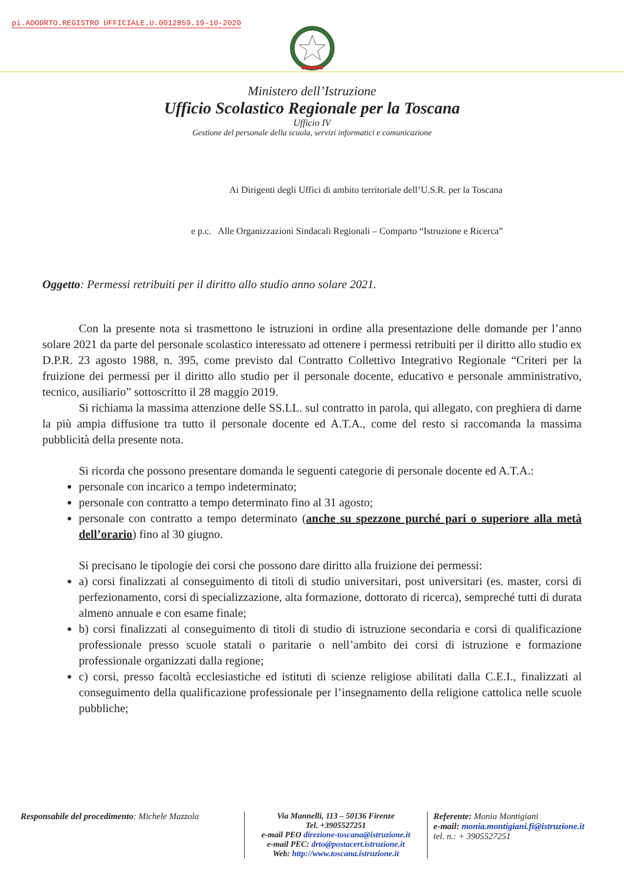pi.AOODRTO.REGISTRO UFFICIALE.U.0012859.19-10-2020
Ministero dell’Istruzione
Ufficio Scolastico Regionale per la Toscana
Ufficio IV
Gestione del personale della scuola, servizi informatici e comunicazione
Ai Dirigenti degli Uffici di ambito territoriale dell’U.S.R. per la Toscana
e p.c. Alle Organizzazioni Sindacali Regionali – Comparto “Istruzione e Ricerca”
Oggetto: Permessi retribuiti per il diritto allo studio anno solare 2021.
Con la presente nota si trasmettono le istruzioni in ordine alla presentazione delle domande per l’anno solare 2021 da parte del personale scolastico interessato ad ottenere i permessi retribuiti per il diritto allo studio ex D.P.R. 23 agosto 1988, n. 395, come previsto dal Contratto Collettivo Integrativo Regionale “Criteri per la fruizione dei permessi per il diritto allo studio per il personale docente, educativo e personale amministrativo, tecnico, ausiliario” sottoscritto il 28 maggio 2019.
Si richiama la massima attenzione delle SS.LL. sul contratto in parola, qui allegato, con preghiera di darne la più ampia diffusione tra tutto il personale docente ed A.T.A., come del resto si raccomanda la massima pubblicità della presente nota.
Si ricorda che possono presentare domanda le seguenti categorie di personale docente ed A.T.A.:
personale con incarico a tempo indeterminato;
personale con contratto a tempo determinato fino al 31 agosto;
personale con contratto a tempo determinato (anche su spezzone purché pari o superiore alla metà dell’orario) fino al 30 giugno.
Si precisano le tipologie dei corsi che possono dare diritto alla fruizione dei permessi:
a) corsi finalizzati al conseguimento di titoli di studio universitari, post universitari (es. master, corsi di perfezionamento, corsi di specializzazione, alta formazione, dottorato di ricerca), sempreché tutti di durata almeno annuale e con esame finale;
b) corsi finalizzati al conseguimento di titoli di studio di istruzione secondaria e corsi di qualificazione professionale presso scuole statali o paritarie o nell’ambito dei corsi di istruzione e formazione professionale organizzati dalla regione;
c) corsi, presso facoltà ecclesiastiche ed istituti di scienze religiose abilitati dalla C.E.I., finalizzati al conseguimento della qualificazione professionale per l’insegnamento della religione cattolica nelle scuole pubbliche;
Responsabile del procedimento: Michele Mazzola
Via Mannelli, 113 – 50136 Firenze
Tel. +3905527251
e-mail PEO direzione-toscana@istruzione.it
e-mail PEC: drto@postacert.istruzione.it
Web: http://www.toscana.istruzione.it
Referente: Monia Montigiani
e-mail: monia.montigiani.fi@istruzione.it
tel. n.: + 3905527251